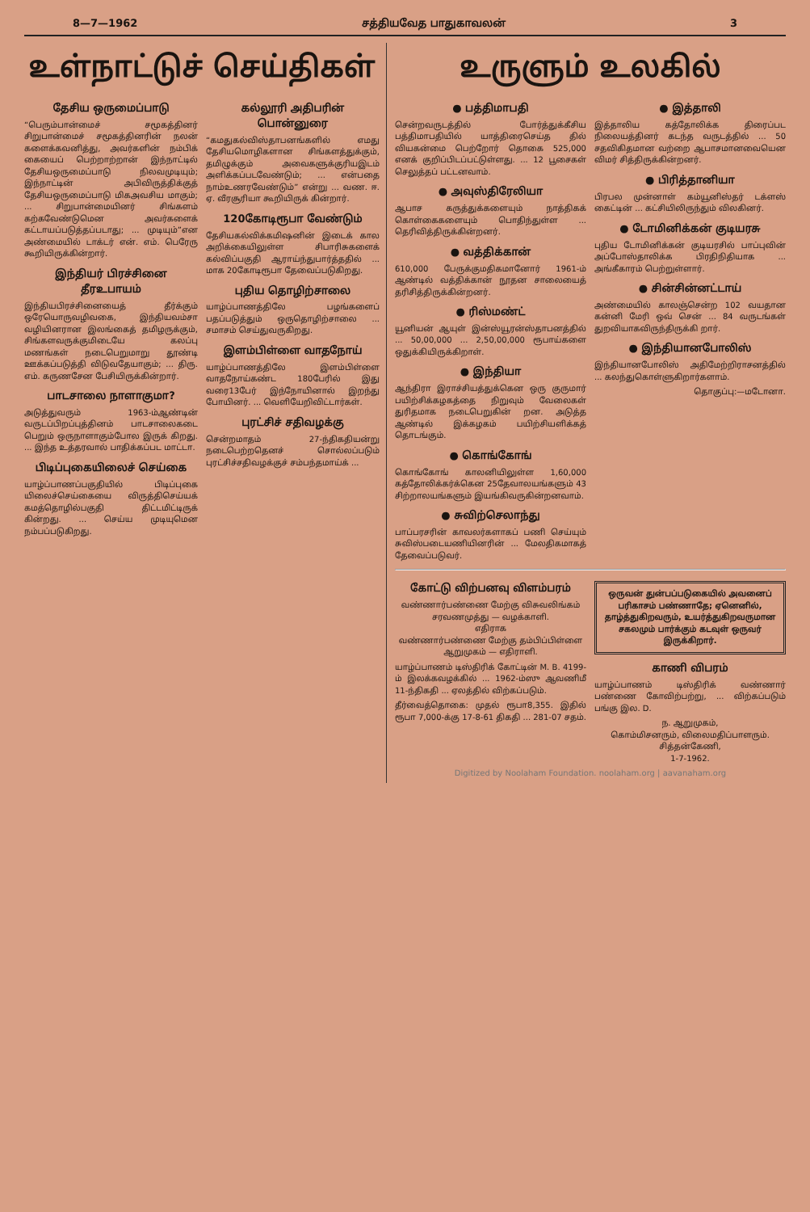8—7—1962 சத்தியவேத பாதுகாவலன் 3
உள்நாட்டுச் செய்திகள்
தேசிய ஒருமைப்பாடு
“பெரும்பான்மைச் சமூகத்தினர் சிறுபான்மைச் சமூகத்தினரின் நலன் களைக்கவனித்து, அவர்களின் நம்பிக் கையைப் பெற்றாற்றான் இந்நாட்டில் தேசியஒருமைப்பாடு நிலவமுடியும்; இந்நாட்டின் அபிவிருத்திக்குத் தேசியஒருமைப்பாடு மிகஅவசிய மாகும்; ... சிறுபான்மையினர் சிங்களம் கற்கவேண்டுமென அவர்களைக் கட்டாயப்படுத்தப்படாது; ... முடியும்”என அண்மையில் டாக்டர் என். எம். பெரேரு கூறியிருக்கின்றார்.
இந்தியர் பிரச்சினை தீரஉபாயம்
இந்தியபிரச்சினையைத் தீர்க்கும் ஒரேயொருவழிவகை, இந்தியவம்சா வழியினரான இலங்கைத் தமிழருக்கும், சிங்களவருக்குமிடையே கலப்பு மணங்கள் நடைபெறுமாறு தூண்டி ஊக்கப்படுத்தி விடுவதேயாகும்; ... திரு. எம். கருணசேன பேசியிருக்கின்றார்.
பாடசாலை நாளாகுமா?
அடுத்துவரும் 1963-ம்ஆண்டின் வருடப்பிறப்புத்தினம் பாடசாலைகடை பெறும் ஒருநாளாகும்போல இருக் கிறது. ... இந்த உத்தரவால் பாதிக்கப்பட மாட்டா.
பிடிப்புகையிலைச் செய்கை
யாழ்ப்பாணப்பகுதியில் பிடிப்புகை யிலைச்செய்கையை விருத்திசெய்யக் கமத்தொழில்பகுதி திட்டமிட்டிருக் கின்றது. ... செய்ய முடியுமென நம்பப்படுகிறது.
கல்லூரி அதிபரின் பொன்னுரை
“கமதுகல்விஸ்தாபனங்களில் எமது தேசியமொழிகளான சிங்களத்துக்கும், தமிழுக்கும் அவைகளுக்குரியஇடம் அளிக்கப்படவேண்டும்; ... என்பதை நாம்உணரவேண்டும்” என்று ... வண. ஈ. ஏ. வீரசூரியா கூறியிருக் கின்றார்.
120கோடிரூபா வேண்டும்
தேசியகல்விக்கமிஷனின் இடைக் கால அறிக்கையிலுள்ள சிபாரிசுகளைக் கல்விப்பகுதி ஆராய்ந்துபார்த்ததில் ... மாக 20கோடிரூபா தேவைப்படுகிறது.
புதிய தொழிற்சாலை
யாழ்ப்பாணத்திலே பழங்களைப் பதப்படுத்தும் ஒருதொழிற்சாலை ... சமாசம் செய்துவருகிறது.
இளம்பிள்ளை வாதநோய்
யாழ்ப்பாணத்திலே இளம்பிள்ளை வாதநோய்கண்ட 180பேரில் இது வரை13பேர் இந்நோயினால் இறந்து போயினர். ... வெளியேறிவிட்டார்கள்.
புரட்சிச் சதிவழக்கு
சென்றமாதம் 27-ந்திகதியன்று நடைபெற்றதெனச் சொல்லப்படும் புரட்சிச்சதிவழக்குச் சம்பந்தமாய்க் ...
உருளும் உலகில்
● பத்திமாபதி
சென்றவருடத்தில் போர்த்துக்கீசிய பத்திமாபதியில் யாத்திரைசெய்த தில் வியகன்மை பெற்றோர் தொகை 525,000 எனக் குறிப்பிடப்பட்டுள்ளது. ... 12 பூசைகள் செலுத்தப் பட்டனவாம்.
● அவுஸ்திரேலியா
ஆபாச கருத்துக்களையும் நாத்திகக் கொள்கைகளையும் பொதிந்துள்ள ... தெரிவித்திருக்கின்றனர்.
● வத்திக்கான்
610,000 பேருக்குமதிகமானோர் 1961-ம் ஆண்டில் வத்திக்கான் நூதன சாலையைத் தரிசித்திருக்கின்றனர்.
● ரிஸ்மண்ட்
யூனியன் ஆயுள் இன்ஸ்யூரன்ஸ்தாபனத்தில் ... 50,00,000 ... 2,50,00,000 ரூபாய்களை ஒதுக்கியிருக்கிறாள்.
● இந்தியா
ஆந்திரா இராச்சியத்துக்கென ஒரு குருமார் பயிற்சிக்கழகத்தை நிறுவும் வேலைகள் துரிதமாக நடைபெறுகின் றன. அடுத்த ஆண்டில் இக்கழகம் பயிற்சியளிக்கத் தொடங்கும்.
● கொங்கோங்
கொங்கோங் காலனியிலுள்ள 1,60,000 கத்தோலிக்கர்க்கென 25தேவாலயங்களும் 43 சிற்றாலயங்களும் இயங்கிவருகின்றனவாம்.
● சுவிற்செலாந்து
பாப்பரசரின் காவலர்களாகப் பணி செய்யும் சுவிஸ்படையணியினரின் ... மேலதிகமாகத் தேவைப்படுவர்.
● இத்தாலி
இத்தாலிய கத்தோலிக்க திரைப்பட நிலையத்தினர் கடந்த வருடத்தில் ... 50 சதவிகிதமான வற்றை ஆபாசமானவையென விமர் சித்திருக்கின்றனர்.
● பிரித்தானியா
பிரபல முன்னாள் கம்யூனிஸ்தர் டக்ளஸ் கைட்டின் ... கட்சியிலிருந்தும் விலகினர்.
● டோமினிக்கன் குடியரசு
புதிய டோமினிக்கன் குடியரசில் பாப்புவின் அப்போஸ்தாலிக்க பிரதிநிதியாக ... அங்கீகாரம் பெற்றுள்ளார்.
● சின்சின்னட்டாய்
அண்மையில் காலஞ்சென்ற 102 வயதான கன்னி மேரி ஒவ் சென் ... 84 வருடங்கள் துறவியாகவிருந்திருக்கி றார்.
● இந்தியானபோலிஸ்
இந்தியானபோலிஸ் அதிமேற்றிராசனத்தில் ... கலந்துகொள்ளுகிறார்களாம்.
தொகுப்பு:—மடோனா.
கோட்டு விற்பனவு விளம்பரம்
வண்ணார்பண்ணை மேற்கு விசுவலிங்கம் சரவணமுத்து — வழக்காளி.
எதிராக
வண்ணார்பண்ணை மேற்கு தம்பிப்பிள்ளை ஆறுமுகம் — எதிராளி.
யாழ்ப்பாணம் டிஸ்திரிக் கோட்டின் M. B. 4199-ம் இலக்கவழக்கில் ... 1962-ம்ஸு ஆவணிமீ 11-ந்திகதி ... ஏலத்தில் விற்கப்படும்.
தீர்வைத்தொகை: முதல் ரூபா8,355. இதில் ரூபா 7,000-க்கு 17-8-61 திகதி ... 281-07 சதம்.
ஒருவன் துன்பப்படுகையில் அவனைப் பரிகாசம் பண்ணாதே; ஏனெனில், தாழ்த்துகிறவரும், உயர்த்துகிறவருமான சகலமும் பார்க்கும் கடவுள் ஒருவர் இருக்கிறார்.
காணி விபரம்
யாழ்ப்பாணம் டிஸ்திரிக் வண்ணார் பண்ணை கோவிற்பற்று, ... விற்கப்படும் பங்கு இல. D.
ந. ஆறுமுகம்,
கொம்மிசனரும், விலைமதிப்பாளரும்.
சித்தன்கேணி,
1-7-1962.
Digitized by Noolaham Foundation. noolaham.org | aavanaham.org